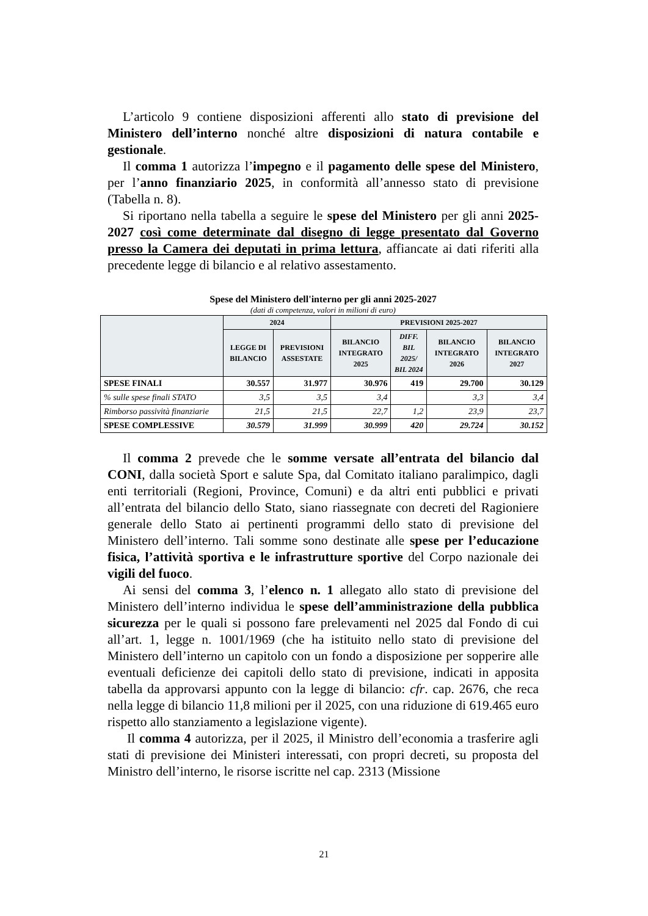L’articolo 9 contiene disposizioni afferenti allo stato di previsione del Ministero dell’interno nonché altre disposizioni di natura contabile e gestionale.
Il comma 1 autorizza l’impegno e il pagamento delle spese del Ministero, per l’anno finanziario 2025, in conformità all’annesso stato di previsione (Tabella n. 8).
Si riportano nella tabella a seguire le spese del Ministero per gli anni 2025-2027 così come determinate dal disegno di legge presentato dal Governo presso la Camera dei deputati in prima lettura, affiancate ai dati riferiti alla precedente legge di bilancio e al relativo assestamento.
Spese del Ministero dell'interno per gli anni 2025-2027
(dati di competenza, valori in milioni di euro)
| | 2024 | | PREVISIONI 2025-2027 | | | |
| --- | --- | --- | --- | --- | --- | --- |
| | LEGGE DI BILANCIO | PREVISIONI ASSESTATE | BILANCIO INTEGRATO 2025 | DIFF. BIL 2025/ BIL 2024 | BILANCIO INTEGRATO 2026 | BILANCIO INTEGRATO 2027 |
| SPESE FINALI | 30.557 | 31.977 | 30.976 | 419 | 29.700 | 30.129 |
| % sulle spese finali STATO | 3,5 | 3,5 | 3,4 | | 3,3 | 3,4 |
| Rimborso passività finanziarie | 21,5 | 21,5 | 22,7 | 1,2 | 23,9 | 23,7 |
| SPESE COMPLESSIVE | 30.579 | 31.999 | 30.999 | 420 | 29.724 | 30.152 |
Il comma 2 prevede che le somme versate all’entrata del bilancio dal CONI, dalla società Sport e salute Spa, dal Comitato italiano paralimpico, dagli enti territoriali (Regioni, Province, Comuni) e da altri enti pubblici e privati all’entrata del bilancio dello Stato, siano riassegnate con decreti del Ragioniere generale dello Stato ai pertinenti programmi dello stato di previsione del Ministero dell’interno. Tali somme sono destinate alle spese per l’educazione fisica, l’attività sportiva e le infrastrutture sportive del Corpo nazionale dei vigili del fuoco.
Ai sensi del comma 3, l’elenco n. 1 allegato allo stato di previsione del Ministero dell’interno individua le spese dell’amministrazione della pubblica sicurezza per le quali si possono fare prelevamenti nel 2025 dal Fondo di cui all’art. 1, legge n. 1001/1969 (che ha istituito nello stato di previsione del Ministero dell’interno un capitolo con un fondo a disposizione per sopperire alle eventuali deficienze dei capitoli dello stato di previsione, indicati in apposita tabella da approvarsi appunto con la legge di bilancio: cfr. cap. 2676, che reca nella legge di bilancio 11,8 milioni per il 2025, con una riduzione di 619.465 euro rispetto allo stanziamento a legislazione vigente).
Il comma 4 autorizza, per il 2025, il Ministro dell’economia a trasferire agli stati di previsione dei Ministeri interessati, con propri decreti, su proposta del Ministro dell’interno, le risorse iscritte nel cap. 2313 (Missione
21